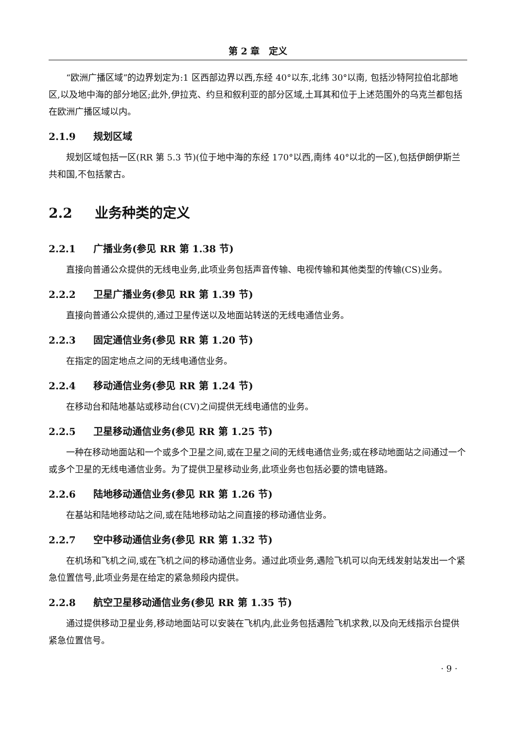第 2 章　定义
“欧洲广播区域”的边界划定为:1 区西部边界以西,东经 40°以东,北纬 30°以南, 包括沙特阿拉伯北部地区,以及地中海的部分地区;此外,伊拉克、约旦和叙利亚的部分区域,土耳其和位于上述范围外的乌克兰都包括在欧洲广播区域以内。
2.1.9 规划区域
规划区域包括一区(RR 第 5.3 节)(位于地中海的东经 170°以西,南纬 40°以北的一区),包括伊朗伊斯兰共和国,不包括蒙古。
2.2 业务种类的定义
2.2.1 广播业务(参见 RR 第 1.38 节)
直接向普通公众提供的无线电业务,此项业务包括声音传输、电视传输和其他类型的传输(CS)业务。
2.2.2 卫星广播业务(参见 RR 第 1.39 节)
直接向普通公众提供的,通过卫星传送以及地面站转送的无线电通信业务。
2.2.3 固定通信业务(参见 RR 第 1.20 节)
在指定的固定地点之间的无线电通信业务。
2.2.4 移动通信业务(参见 RR 第 1.24 节)
在移动台和陆地基站或移动台(CV)之间提供无线电通信的业务。
2.2.5 卫星移动通信业务(参见 RR 第 1.25 节)
一种在移动地面站和一个或多个卫星之间,或在卫星之间的无线电通信业务;或在移动地面站之间通过一个或多个卫星的无线电通信业务。为了提供卫星移动业务,此项业务也包括必要的馈电链路。
2.2.6 陆地移动通信业务(参见 RR 第 1.26 节)
在基站和陆地移动站之间,或在陆地移动站之间直接的移动通信业务。
2.2.7 空中移动通信业务(参见 RR 第 1.32 节)
在机场和飞机之间,或在飞机之间的移动通信业务。通过此项业务,遇险飞机可以向无线发射站发出一个紧急位置信号,此项业务是在给定的紧急频段内提供。
2.2.8 航空卫星移动通信业务(参见 RR 第 1.35 节)
通过提供移动卫星业务,移动地面站可以安装在飞机内,此业务包括遇险飞机求救,以及向无线指示台提供紧急位置信号。
· 9 ·